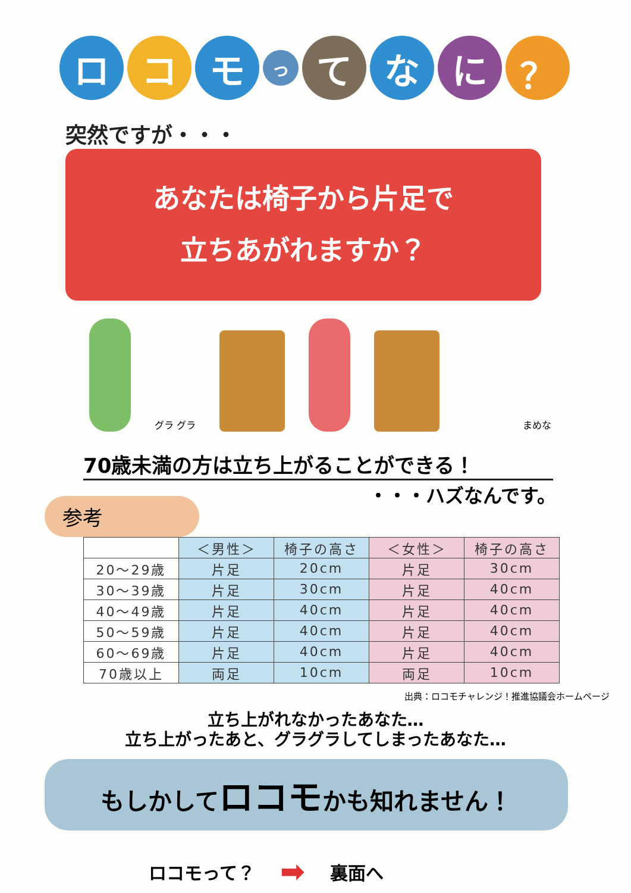ロ コ モ
っ
て な に ？
突然ですが・・・
あなたは椅子から片足で
立ちあがれますか？
グラ グラ
まめな
70歳未満の方は立ち上がることができる！
・・・ハズなんです。
参考
| | ＜男性＞ | 椅子の高さ | ＜女性＞ | 椅子の高さ |
| --- | --- | --- | --- | --- |
| 20〜29歳 | 片足 | 20cm | 片足 | 30cm |
| 30〜39歳 | 片足 | 30cm | 片足 | 40cm |
| 40〜49歳 | 片足 | 40cm | 片足 | 40cm |
| 50〜59歳 | 片足 | 40cm | 片足 | 40cm |
| 60〜69歳 | 片足 | 40cm | 片足 | 40cm |
| 70歳以上 | 両足 | 10cm | 両足 | 10cm |
出典：ロコモチャレンジ！推進協議会ホームページ
立ち上がれなかったあなた…
立ち上がったあと、グラグラしてしまったあなた…
もしかしてロコモかも知れません！
ロコモって？ ➡ 裏面へ